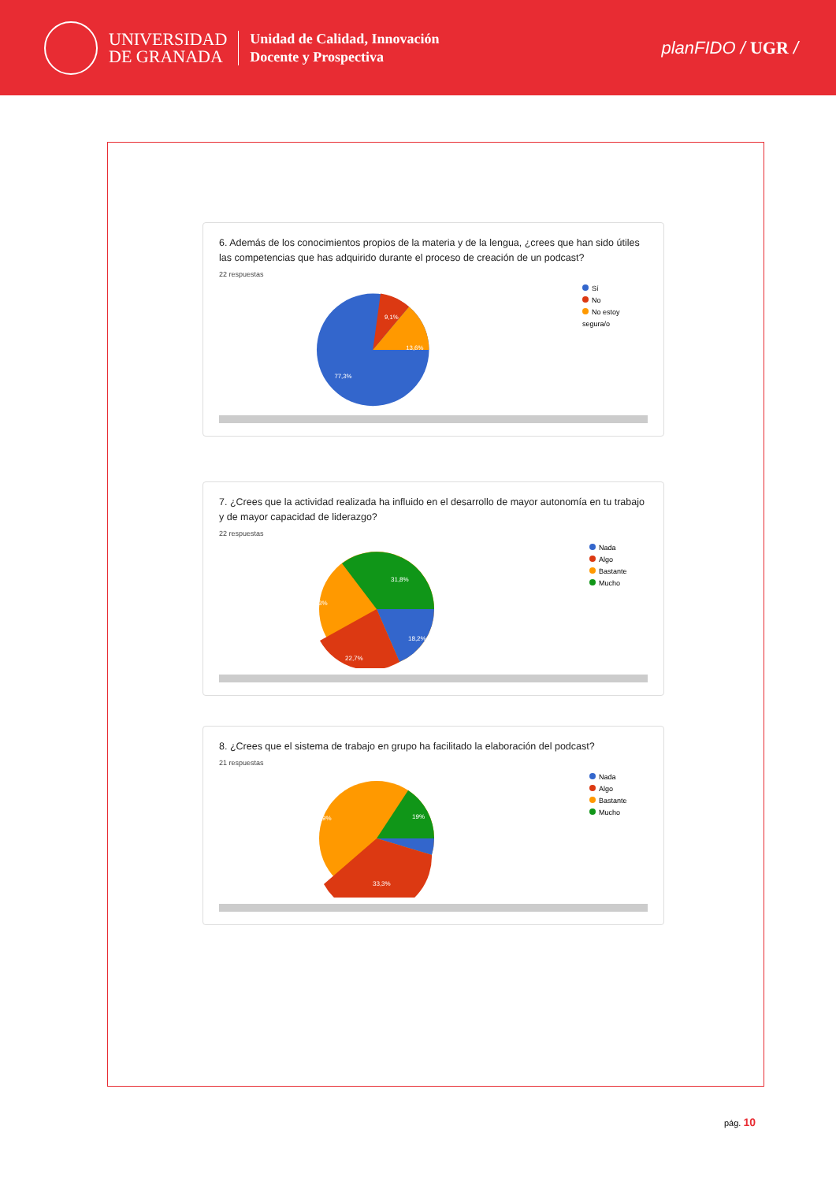UNIVERSIDAD
DE GRANADA
Unidad de Calidad, Innovación
Docente y Prospectiva
planFIDO / UGR /
6. Además de los conocimientos propios de la materia y de la lengua, ¿crees que han sido útiles las competencias que has adquirido durante el proceso de creación de un podcast?
22 respuestas
9,1%
13,6%
77,3%
Sí
No
No estoy segura/o
7. ¿Crees que la actividad realizada ha influido en el desarrollo de mayor autonomía en tu trabajo y de mayor capacidad de liderazgo?
22 respuestas
31,8%
18,2%
22,7%
27,3%
Nada
Algo
Bastante
Mucho
8. ¿Crees que el sistema de trabajo en grupo ha facilitado la elaboración del podcast?
21 respuestas
19%
33,3%
42,9%
Nada
Algo
Bastante
Mucho
pág. 10